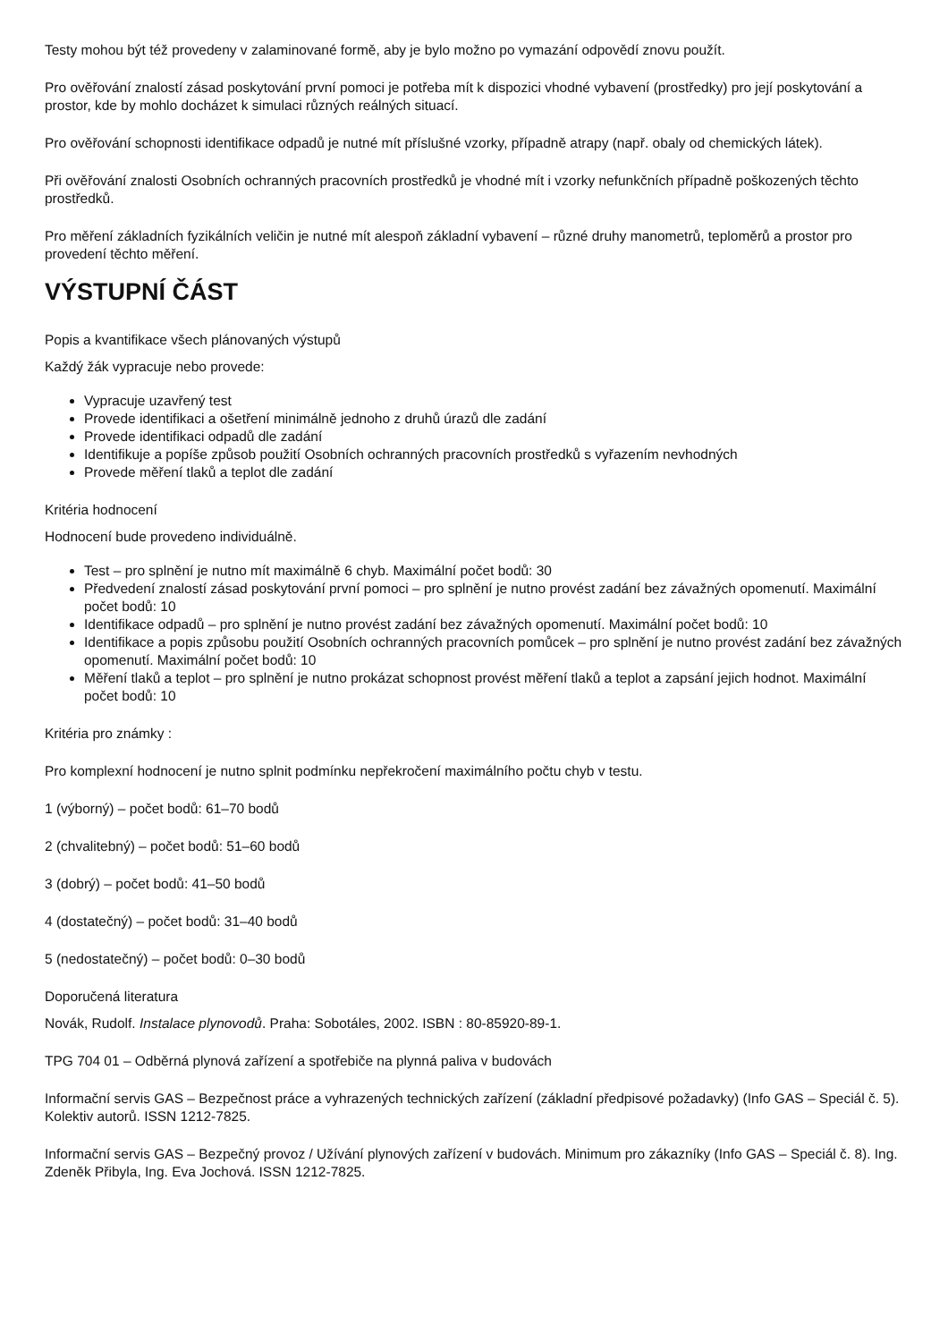Testy mohou být též provedeny v zalaminované formě, aby je bylo možno po vymazání odpovědí znovu použít.
Pro ověřování znalostí zásad poskytování první pomoci je potřeba mít k dispozici vhodné vybavení (prostředky) pro její poskytování a prostor, kde by mohlo docházet k simulaci různých reálných situací.
Pro ověřování schopnosti identifikace odpadů je nutné mít příslušné vzorky, případně atrapy (např. obaly od chemických látek).
Při ověřování znalosti Osobních ochranných pracovních prostředků je vhodné mít i vzorky nefunkčních případně poškozených těchto prostředků.
Pro měření základních fyzikálních veličin je nutné mít alespoň základní vybavení – různé druhy manometrů, teploměrů a prostor pro provedení těchto měření.
VÝSTUPNÍ ČÁST
Popis a kvantifikace všech plánovaných výstupů
Každý žák vypracuje nebo provede:
Vypracuje uzavřený test
Provede identifikaci a ošetření minimálně jednoho z druhů úrazů dle zadání
Provede identifikaci odpadů dle zadání
Identifikuje a popíše způsob použití Osobních ochranných pracovních prostředků s vyřazením nevhodných
Provede měření tlaků a teplot dle zadání
Kritéria hodnocení
Hodnocení bude provedeno individuálně.
Test – pro splnění je nutno mít maximálně 6 chyb. Maximální počet bodů: 30
Předvedení znalostí zásad poskytování první pomoci – pro splnění je nutno provést zadání bez závažných opomenutí. Maximální počet bodů: 10
Identifikace odpadů – pro splnění je nutno provést zadání bez závažných opomenutí. Maximální počet bodů: 10
Identifikace a popis způsobu použití Osobních ochranných pracovních pomůcek – pro splnění je nutno provést zadání bez závažných opomenutí. Maximální počet bodů: 10
Měření tlaků a teplot – pro splnění je nutno prokázat schopnost provést měření tlaků a teplot a zapsání jejich hodnot. Maximální počet bodů: 10
Kritéria pro známky :
Pro komplexní hodnocení je nutno splnit podmínku nepřekročení maximálního počtu chyb v testu.
1 (výborný) – počet bodů: 61–70 bodů
2 (chvalitebný) – počet bodů: 51–60 bodů
3 (dobrý) – počet bodů: 41–50 bodů
4 (dostatečný) – počet bodů: 31–40 bodů
5 (nedostatečný) – počet bodů: 0–30 bodů
Doporučená literatura
Novák, Rudolf. Instalace plynovodů. Praha: Sobotáles, 2002. ISBN : 80-85920-89-1.
TPG 704 01 – Odběrná plynová zařízení a spotřebiče na plynná paliva v budovách
Informační servis GAS – Bezpečnost práce a vyhrazených technických zařízení (základní předpisové požadavky) (Info GAS – Speciál č. 5). Kolektiv autorů. ISSN 1212-7825.
Informační servis GAS – Bezpečný provoz / Užívání plynových zařízení v budovách. Minimum pro zákazníky (Info GAS – Speciál č. 8). Ing. Zdeněk Přibyla, Ing. Eva Jochová. ISSN 1212-7825.